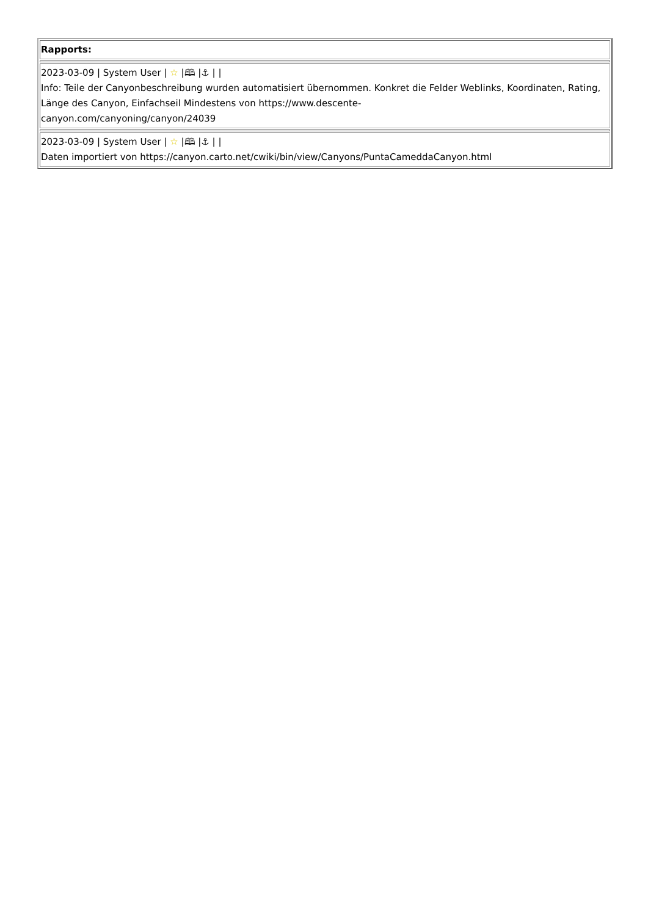| Rapports: |
| 2023-03-09 / System User / ☆ /🕮 /⚓ / / Info: Teile der Canyonbeschreibung wurden automatisiert übernommen. Konkret die Felder Weblinks, Koordinaten, Rating, Länge des Canyon, Einfachseil Mindestens von https://www.descente- canyon.com/canyoning/canyon/24039 |
| 2023-03-09 / System User / ☆ /🕮 /⚓ / / Daten importiert von https://canyon.carto.net/cwiki/bin/view/Canyons/PuntaCameddaCanyon.html |